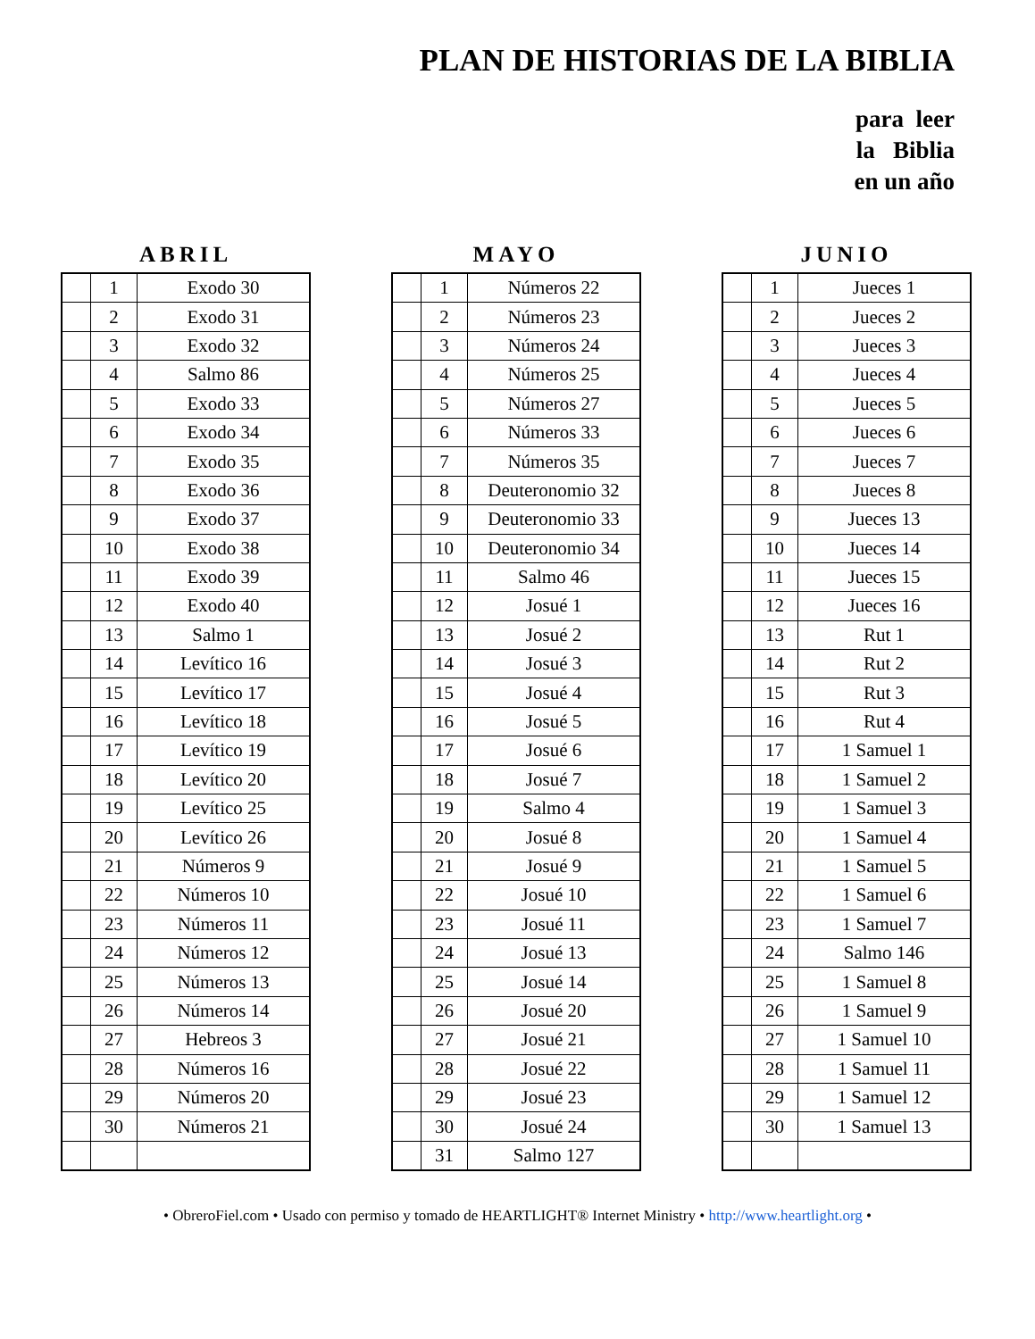PLAN DE HISTORIAS DE LA BIBLIA
para leer
la Biblia
en un año
ABRIL
| | 1 | Exodo 30 |
| | 2 | Exodo 31 |
| | 3 | Exodo 32 |
| | 4 | Salmo 86 |
| | 5 | Exodo 33 |
| | 6 | Exodo 34 |
| | 7 | Exodo 35 |
| | 8 | Exodo 36 |
| | 9 | Exodo 37 |
| | 10 | Exodo 38 |
| | 11 | Exodo 39 |
| | 12 | Exodo 40 |
| | 13 | Salmo 1 |
| | 14 | Levítico 16 |
| | 15 | Levítico 17 |
| | 16 | Levítico 18 |
| | 17 | Levítico 19 |
| | 18 | Levítico 20 |
| | 19 | Levítico 25 |
| | 20 | Levítico 26 |
| | 21 | Números 9 |
| | 22 | Números 10 |
| | 23 | Números 11 |
| | 24 | Números 12 |
| | 25 | Números 13 |
| | 26 | Números 14 |
| | 27 | Hebreos 3 |
| | 28 | Números 16 |
| | 29 | Números 20 |
| | 30 | Números 21 |
MAYO
| | 1 | Números 22 |
| | 2 | Números 23 |
| | 3 | Números 24 |
| | 4 | Números 25 |
| | 5 | Números 27 |
| | 6 | Números 33 |
| | 7 | Números 35 |
| | 8 | Deuteronomio 32 |
| | 9 | Deuteronomio 33 |
| | 10 | Deuteronomio 34 |
| | 11 | Salmo 46 |
| | 12 | Josué 1 |
| | 13 | Josué 2 |
| | 14 | Josué 3 |
| | 15 | Josué 4 |
| | 16 | Josué 5 |
| | 17 | Josué 6 |
| | 18 | Josué 7 |
| | 19 | Salmo 4 |
| | 20 | Josué 8 |
| | 21 | Josué 9 |
| | 22 | Josué 10 |
| | 23 | Josué 11 |
| | 24 | Josué 13 |
| | 25 | Josué 14 |
| | 26 | Josué 20 |
| | 27 | Josué 21 |
| | 28 | Josué 22 |
| | 29 | Josué 23 |
| | 30 | Josué 24 |
| | 31 | Salmo 127 |
JUNIO
| | 1 | Jueces 1 |
| | 2 | Jueces 2 |
| | 3 | Jueces 3 |
| | 4 | Jueces 4 |
| | 5 | Jueces 5 |
| | 6 | Jueces 6 |
| | 7 | Jueces 7 |
| | 8 | Jueces 8 |
| | 9 | Jueces 13 |
| | 10 | Jueces 14 |
| | 11 | Jueces 15 |
| | 12 | Jueces 16 |
| | 13 | Rut 1 |
| | 14 | Rut 2 |
| | 15 | Rut 3 |
| | 16 | Rut 4 |
| | 17 | 1 Samuel 1 |
| | 18 | 1 Samuel 2 |
| | 19 | 1 Samuel 3 |
| | 20 | 1 Samuel 4 |
| | 21 | 1 Samuel 5 |
| | 22 | 1 Samuel 6 |
| | 23 | 1 Samuel 7 |
| | 24 | Salmo 146 |
| | 25 | 1 Samuel 8 |
| | 26 | 1 Samuel 9 |
| | 27 | 1 Samuel 10 |
| | 28 | 1 Samuel 11 |
| | 29 | 1 Samuel 12 |
| | 30 | 1 Samuel 13 |
• ObreroFiel.com • Usado con permiso y tomado de HEARTLIGHT® Internet Ministry • http://www.heartlight.org •